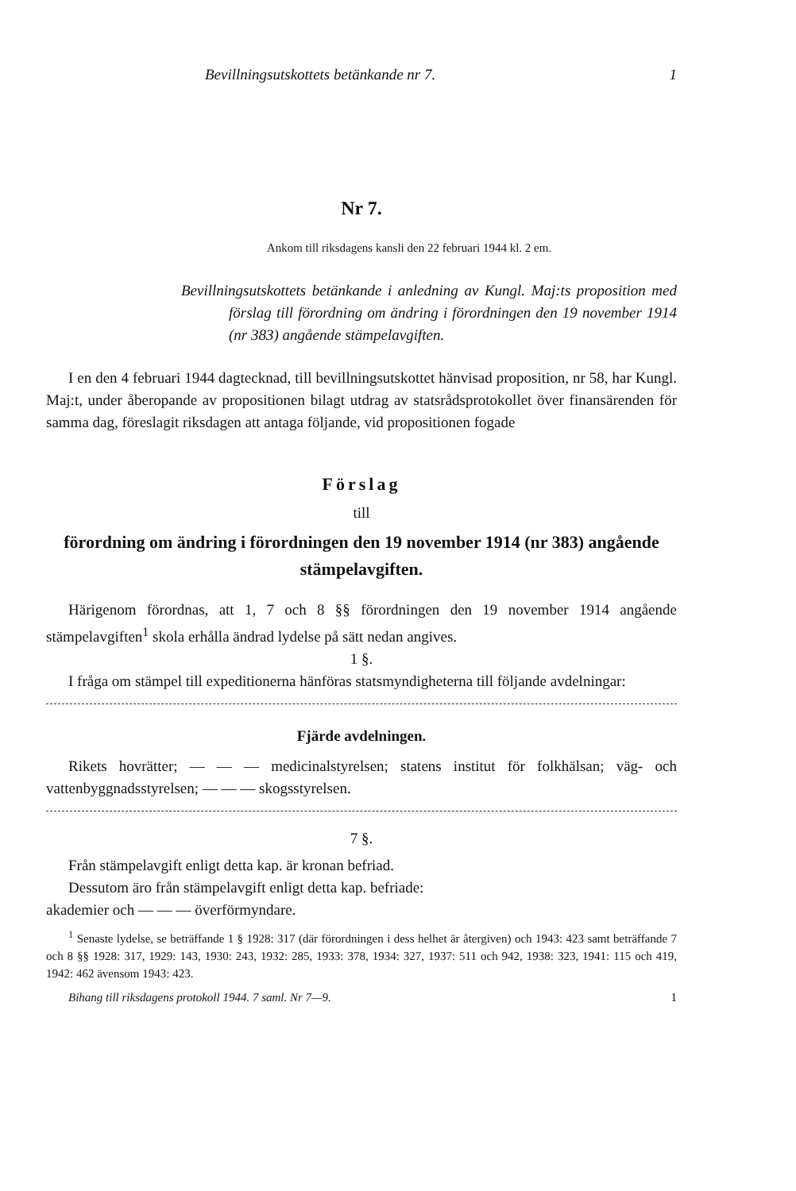Bevillningsutskottets betänkande nr 7. 1
Nr 7.
Ankom till riksdagens kansli den 22 februari 1944 kl. 2 em.
Bevillningsutskottets betänkande i anledning av Kungl. Maj:ts proposition med förslag till förordning om ändring i förordningen den 19 november 1914 (nr 383) angående stämpelavgiften.
I en den 4 februari 1944 dagtecknad, till bevillningsutskottet hänvisad proposition, nr 58, har Kungl. Maj:t, under åberopande av propositionen bilagt utdrag av statsrådsprotokollet över finansärenden för samma dag, föreslagit riksdagen att antaga följande, vid propositionen fogade
Förslag
till
förordning om ändring i förordningen den 19 november 1914 (nr 383) angående stämpelavgiften.
Härigenom förordnas, att 1, 7 och 8 §§ förordningen den 19 november 1914 angående stämpelavgiften<sup>1</sup> skola erhålla ändrad lydelse på sätt nedan angives.
1 §.
I fråga om stämpel till expeditionerna hänföras statsmyndigheterna till följande avdelningar:
Fjärde avdelningen.
Rikets hovrätter; — — — medicinalstyrelsen; statens institut för folkhälsan; väg- och vattenbyggnadsstyrelsen; — — — skogsstyrelsen.
7 §.
Från stämpelavgift enligt detta kap. är kronan befriad.
Dessutom äro från stämpelavgift enligt detta kap. befriade:
akademier och — — — överförmyndare.
<sup>1</sup> Senaste lydelse, se beträffande 1 § 1928: 317 (där förordningen i dess helhet är återgiven) och 1943: 423 samt beträffande 7 och 8 §§ 1928: 317, 1929: 143, 1930: 243, 1932: 285, 1933: 378, 1934: 327, 1937: 511 och 942, 1938: 323, 1941: 115 och 419, 1942: 462 ävensom 1943: 423.
Bihang till riksdagens protokoll 1944. 7 saml. Nr 7—9. 1